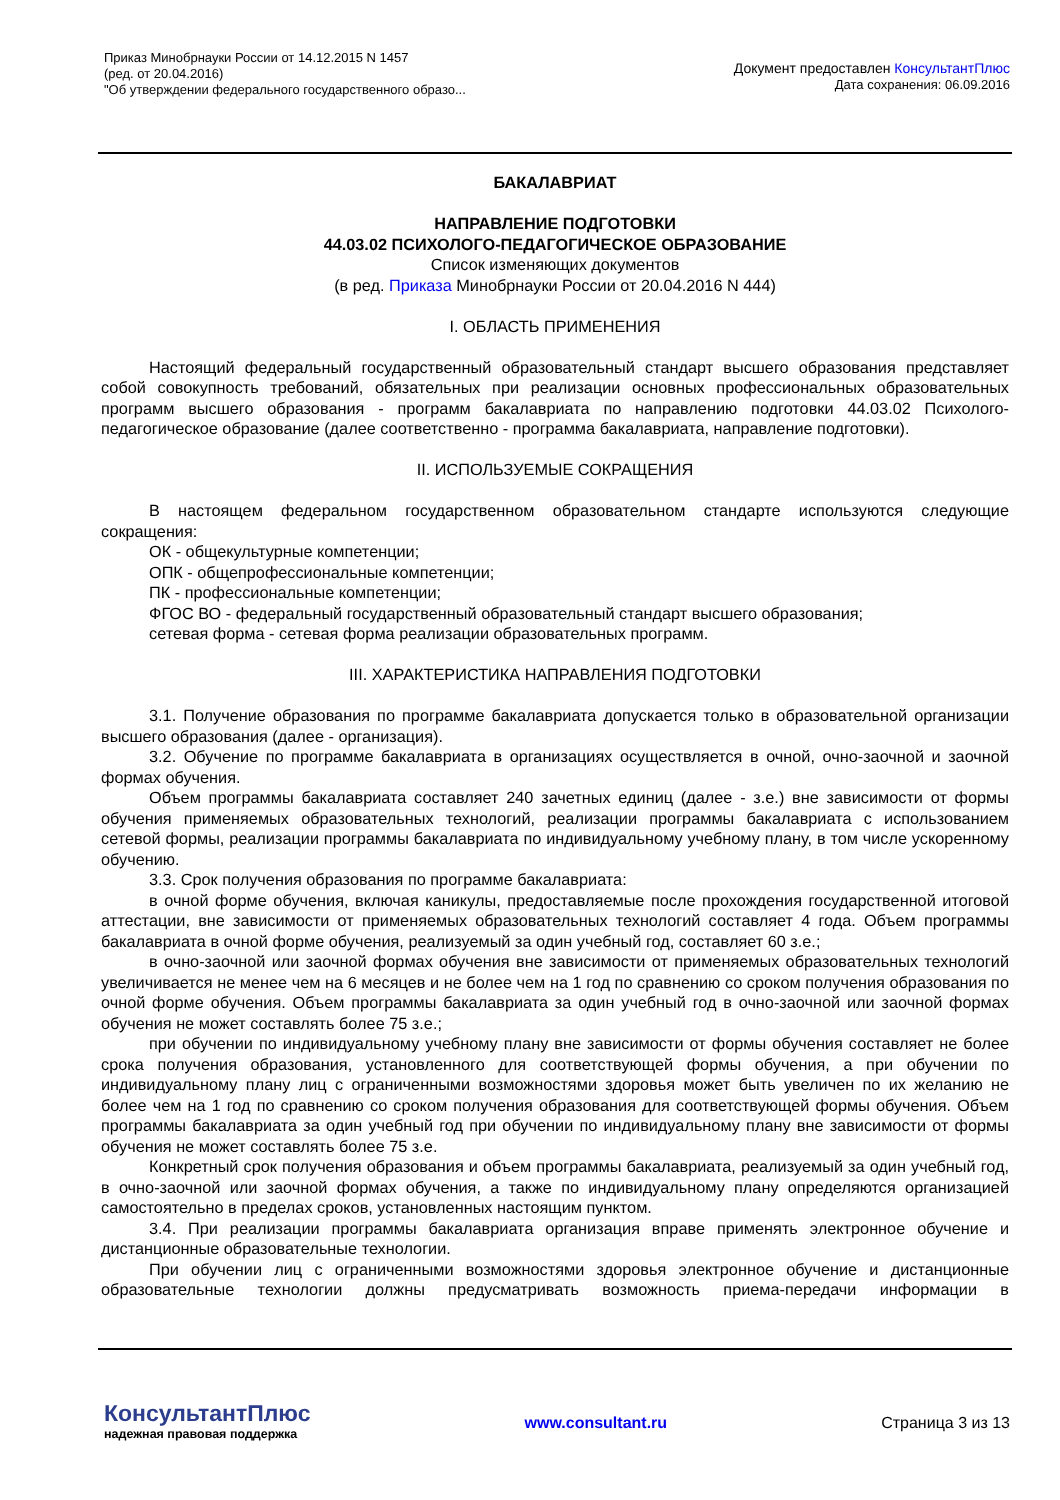Приказ Минобрнауки России от 14.12.2015 N 1457
(ред. от 20.04.2016)
"Об утверждении федерального государственного образо...
Документ предоставлен КонсультантПлюс
Дата сохранения: 06.09.2016
БАКАЛАВРИАТ
НАПРАВЛЕНИЕ ПОДГОТОВКИ
44.03.02 ПСИХОЛОГО-ПЕДАГОГИЧЕСКОЕ ОБРАЗОВАНИЕ
Список изменяющих документов
(в ред. Приказа Минобрнауки России от 20.04.2016 N 444)
I. ОБЛАСТЬ ПРИМЕНЕНИЯ
Настоящий федеральный государственный образовательный стандарт высшего образования представляет собой совокупность требований, обязательных при реализации основных профессиональных образовательных программ высшего образования - программ бакалавриата по направлению подготовки 44.03.02 Психолого-педагогическое образование (далее соответственно - программа бакалавриата, направление подготовки).
II. ИСПОЛЬЗУЕМЫЕ СОКРАЩЕНИЯ
В настоящем федеральном государственном образовательном стандарте используются следующие сокращения:
ОК - общекультурные компетенции;
ОПК - общепрофессиональные компетенции;
ПК - профессиональные компетенции;
ФГОС ВО - федеральный государственный образовательный стандарт высшего образования;
сетевая форма - сетевая форма реализации образовательных программ.
III. ХАРАКТЕРИСТИКА НАПРАВЛЕНИЯ ПОДГОТОВКИ
3.1. Получение образования по программе бакалавриата допускается только в образовательной организации высшего образования (далее - организация).
3.2. Обучение по программе бакалавриата в организациях осуществляется в очной, очно-заочной и заочной формах обучения.
Объем программы бакалавриата составляет 240 зачетных единиц (далее - з.е.) вне зависимости от формы обучения применяемых образовательных технологий, реализации программы бакалавриата с использованием сетевой формы, реализации программы бакалавриата по индивидуальному учебному плану, в том числе ускоренному обучению.
3.3. Срок получения образования по программе бакалавриата:
в очной форме обучения, включая каникулы, предоставляемые после прохождения государственной итоговой аттестации, вне зависимости от применяемых образовательных технологий составляет 4 года. Объем программы бакалавриата в очной форме обучения, реализуемый за один учебный год, составляет 60 з.е.;
в очно-заочной или заочной формах обучения вне зависимости от применяемых образовательных технологий увеличивается не менее чем на 6 месяцев и не более чем на 1 год по сравнению со сроком получения образования по очной форме обучения. Объем программы бакалавриата за один учебный год в очно-заочной или заочной формах обучения не может составлять более 75 з.е.;
при обучении по индивидуальному учебному плану вне зависимости от формы обучения составляет не более срока получения образования, установленного для соответствующей формы обучения, а при обучении по индивидуальному плану лиц с ограниченными возможностями здоровья может быть увеличен по их желанию не более чем на 1 год по сравнению со сроком получения образования для соответствующей формы обучения. Объем программы бакалавриата за один учебный год при обучении по индивидуальному плану вне зависимости от формы обучения не может составлять более 75 з.е.
Конкретный срок получения образования и объем программы бакалавриата, реализуемый за один учебный год, в очно-заочной или заочной формах обучения, а также по индивидуальному плану определяются организацией самостоятельно в пределах сроков, установленных настоящим пунктом.
3.4. При реализации программы бакалавриата организация вправе применять электронное обучение и дистанционные образовательные технологии.
При обучении лиц с ограниченными возможностями здоровья электронное обучение и дистанционные образовательные технологии должны предусматривать возможность приема-передачи информации в
КонсультантПлюс
надежная правовая поддержка
www.consultant.ru Страница 3 из 13